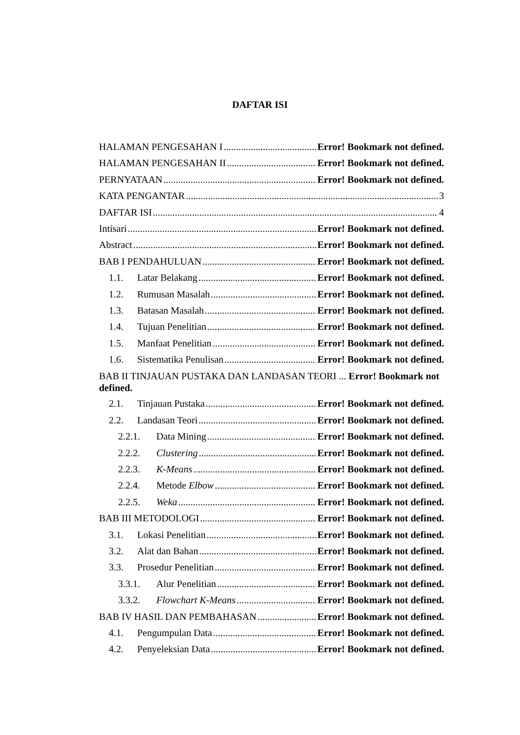DAFTAR ISI
HALAMAN PENGESAHAN I Error! Bookmark not defined.
HALAMAN PENGESAHAN II Error! Bookmark not defined.
PERNYATAAN Error! Bookmark not defined.
KATA PENGANTAR 3
DAFTAR ISI 4
Intisari Error! Bookmark not defined.
Abstract Error! Bookmark not defined.
BAB I PENDAHULUAN Error! Bookmark not defined.
1.1. Latar Belakang Error! Bookmark not defined.
1.2. Rumusan Masalah Error! Bookmark not defined.
1.3. Batasan Masalah Error! Bookmark not defined.
1.4. Tujuan Penelitian Error! Bookmark not defined.
1.5. Manfaat Penelitian Error! Bookmark not defined.
1.6. Sistematika Penulisan Error! Bookmark not defined.
BAB II TINJAUAN PUSTAKA DAN LANDASAN TEORI ... Error! Bookmark not defined.
2.1. Tinjauan Pustaka Error! Bookmark not defined.
2.2. Landasan Teori Error! Bookmark not defined.
2.2.1. Data Mining Error! Bookmark not defined.
2.2.2. Clustering Error! Bookmark not defined.
2.2.3. K-Means Error! Bookmark not defined.
2.2.4. Metode Elbow Error! Bookmark not defined.
2.2.5. Weka Error! Bookmark not defined.
BAB III METODOLOGI Error! Bookmark not defined.
3.1. Lokasi Penelitian Error! Bookmark not defined.
3.2. Alat dan Bahan Error! Bookmark not defined.
3.3. Prosedur Penelitian Error! Bookmark not defined.
3.3.1. Alur Penelitian Error! Bookmark not defined.
3.3.2. Flowchart K-Means Error! Bookmark not defined.
BAB IV HASIL DAN PEMBAHASAN Error! Bookmark not defined.
4.1. Pengumpulan Data Error! Bookmark not defined.
4.2. Penyeleksian Data Error! Bookmark not defined.